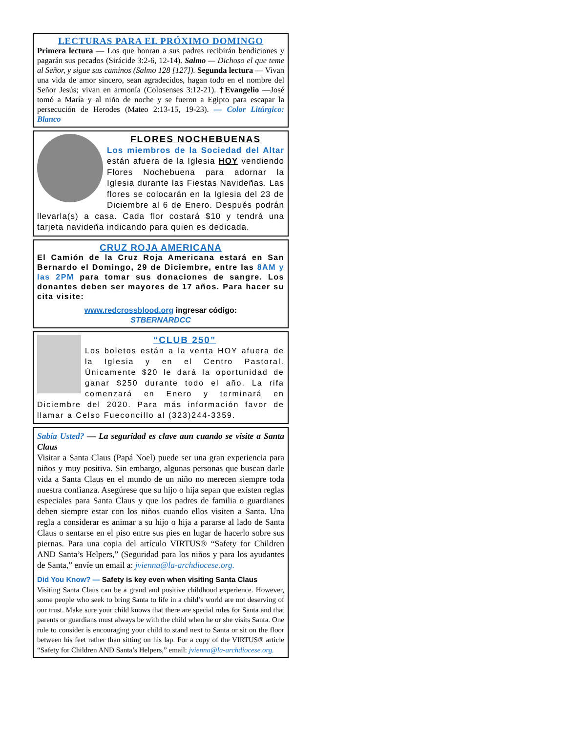LECTURAS PARA EL PRÓXIMO DOMINGO
Primera lectura — Los que honran a sus padres recibirán bendiciones y pagarán sus pecados (Sirácide 3:2-6, 12-14). Salmo — Dichoso el que teme al Señor, y sigue sus caminos (Salmo 128 [127]). Segunda lectura — Vivan una vida de amor sincero, sean agradecidos, hagan todo en el nombre del Señor Jesús; vivan en armonía (Colosenses 3:12-21). †Evangelio —José tomó a María y al niño de noche y se fueron a Egipto para escapar la persecución de Herodes (Mateo 2:13-15, 19-23). — Color Litúrgico: Blanco
FLORES NOCHEBUENAS
Los miembros de la Sociedad del Altar están afuera de la Iglesia HOY vendiendo Flores Nochebuena para adornar la Iglesia durante las Fiestas Navideñas. Las flores se colocarán en la Iglesia del 23 de Diciembre al 6 de Enero. Después podrán llevarla(s) a casa. Cada flor costará $10 y tendrá una tarjeta navideña indicando para quien es dedicada.
CRUZ ROJA AMERICANA
El Camión de la Cruz Roja Americana estará en San Bernardo el Domingo, 29 de Diciembre, entre las 8AM y las 2PM para tomar sus donaciones de sangre. Los donantes deben ser mayores de 17 años. Para hacer su cita visite:
www.redcrossblood.org ingresar código:
STBERNARDCC
“CLUB 250”
Los boletos están a la venta HOY afuera de la Iglesia y en el Centro Pastoral. Únicamente $20 le dará la oportunidad de ganar $250 durante todo el año. La rifa comenzará en Enero y terminará en Diciembre del 2020. Para más información favor de llamar a Celso Fueconcillo al (323)244-3359.
Sabía Usted? — La seguridad es clave aun cuando se visite a Santa Claus
Visitar a Santa Claus (Papá Noel) puede ser una gran experiencia para niños y muy positiva. Sin embargo, algunas personas que buscan darle vida a Santa Claus en el mundo de un niño no merecen siempre toda nuestra confianza. Asegúrese que su hijo o hija sepan que existen reglas especiales para Santa Claus y que los padres de familia o guardianes deben siempre estar con los niños cuando ellos visiten a Santa. Una regla a considerar es animar a su hijo o hija a pararse al lado de Santa Claus o sentarse en el piso entre sus pies en lugar de hacerlo sobre sus piernas. Para una copia del artículo VIRTUS® “Safety for Children AND Santa’s Helpers,” (Seguridad para los niños y para los ayudantes de Santa,” envíe un email a: jvienna@la-archdiocese.org.
Did You Know? — Safety is key even when visiting Santa Claus
Visiting Santa Claus can be a grand and positive childhood experience. However, some people who seek to bring Santa to life in a child’s world are not deserving of our trust. Make sure your child knows that there are special rules for Santa and that parents or guardians must always be with the child when he or she visits Santa. One rule to consider is encouraging your child to stand next to Santa or sit on the floor between his feet rather than sitting on his lap. For a copy of the VIRTUS® article “Safety for Children AND Santa’s Helpers,” email: jvienna@la-archdiocese.org.